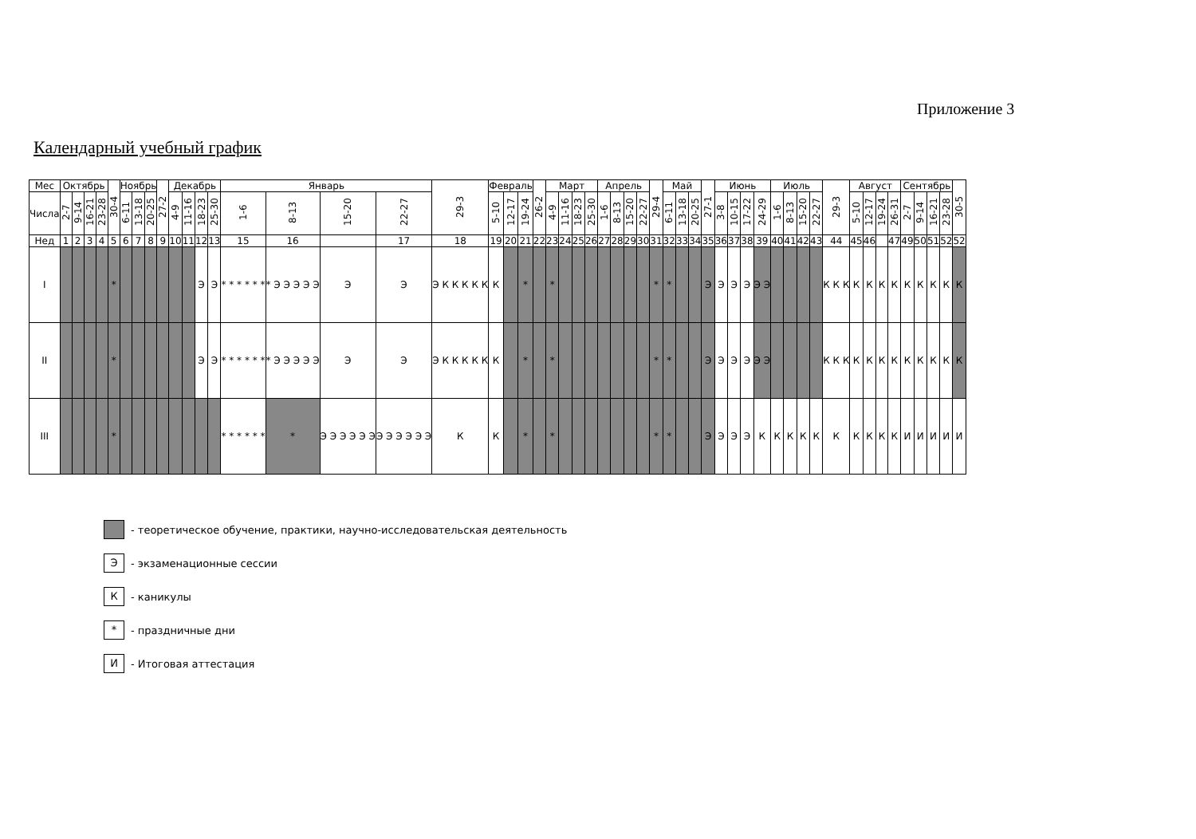Приложение 3
Календарный учебный график
| Мес | Октябрь | | | | 30-4 | Ноябрь | | | 27-2 | Декабрь | | | | Январь | | | | 29-3 | Февраль | | | 26-2 | Март | | | | Апрель | | | | 29-4 | Май | | | 27-1 | Июнь | | | | Июль | | | | 29-3 | Август | | | | Сентябрь | | | | 30-5 |
| --- | --- | --- | --- | --- | --- | --- | --- | --- | --- | --- | --- | --- | --- | --- | --- | --- | --- | --- | --- | --- | --- | --- | --- | --- | --- | --- | --- | --- | --- | --- | --- | --- | --- | --- | --- | --- | --- | --- | --- | --- | --- | --- | --- | --- | --- | --- | --- | --- | --- | --- | --- | --- | --- |
| Числа | 2-7 | 9-14 | 16-21 | 23-28 | | 6-11 | 13-18 | 20-25 | | 4-9 | 11-16 | 18-23 | 25-30 | 1-6 | 8-13 | 15-20 | 22-27 | | 5-10 | 12-17 | 19-24 | | 4-9 | 11-16 | 18-23 | 25-30 | 1-6 | 8-13 | 15-20 | 22-27 | | 6-11 | 13-18 | 20-25 | | 3-8 | 10-15 | 17-22 | 24-29 | 1-6 | 8-13 | 15-20 | 22-27 | | 5-10 | 12-17 | 19-24 | 26-31 | 2-7 | 9-14 | 16-21 | 23-28 | |
| Нед | 1 | 2 | 3 | 4 | 5 | 6 | 7 | 8 | 9 | 10 | 11 | 12 | 13 | 15 | 16 | | 17 | 18 | 19 | 20 | 21 | 22 | 23 | 24 | 25 | 26 | 27 | 28 | 29 | 30 | 31 | 32 | 33 | 34 | 35 | 36 | 37 | 38 | 39 | 40 | 41 | 42 | 43 | 44 | 45 | 46 | | 47 | 49 | 50 | 51 | 52 | 52 |
| I | | | | | * | | | | | | | Э | Э | * * * * * * | * Э Э Э Э Э | Э | Э | Э К К К К К | К | | * | | * | | | | | | | | * | * | | | Э | Э | Э | Э | Э Э | | | | | К К К | К | К | К | К | К | К | К | К | К |
| II | | | | | * | | | | | | | Э | Э | * * * * * * | * Э Э Э Э Э | Э | Э | Э К К К К К | К | | * | | * | | | | | | | | * | * | | | Э | Э | Э | Э | Э Э | | | | | К К К | К | К | К | К | К | К | К | К | К |
| III | | | | | * | | | | | | | | | * * * * * * | * | Э Э Э Э Э Э | Э Э Э Э Э Э | К | К | | * | | * | | | | | | | | * | * | | | Э | Э | Э | Э | К | К | К | К | К | К | К | К | К | К | И | И | И | И | И |
- теоретическое обучение, практики, научно-исследовательская деятельность
Э - экзаменационные сессии
К - каникулы
* - праздничные дни
И - Итоговая аттестация